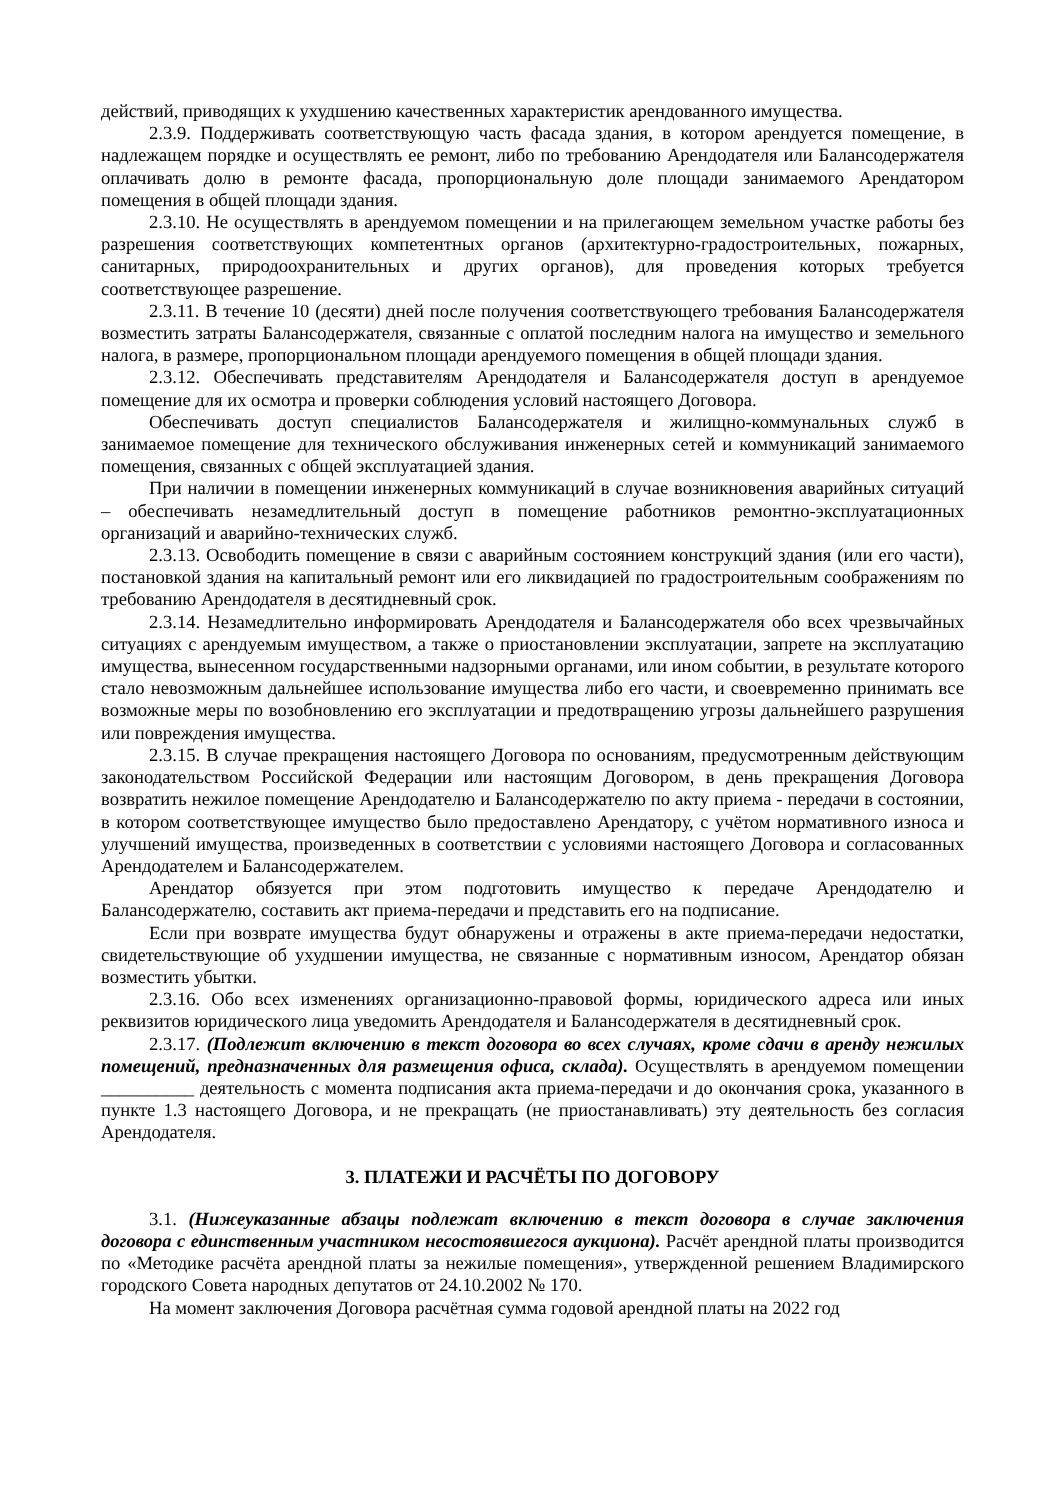действий, приводящих к ухудшению качественных характеристик арендованного имущества.
2.3.9. Поддерживать соответствующую часть фасада здания, в котором арендуется помещение, в надлежащем порядке и осуществлять ее ремонт, либо по требованию Арендодателя или Балансодержателя оплачивать долю в ремонте фасада, пропорциональную доле площади занимаемого Арендатором помещения в общей площади здания.
2.3.10. Не осуществлять в арендуемом помещении и на прилегающем земельном участке работы без разрешения соответствующих компетентных органов (архитектурно-градостроительных, пожарных, санитарных, природоохранительных и других органов), для проведения которых требуется соответствующее разрешение.
2.3.11. В течение 10 (десяти) дней после получения соответствующего требования Балансодержателя возместить затраты Балансодержателя, связанные с оплатой последним налога на имущество и земельного налога, в размере, пропорциональном площади арендуемого помещения в общей площади здания.
2.3.12. Обеспечивать представителям Арендодателя и Балансодержателя доступ в арендуемое помещение для их осмотра и проверки соблюдения условий настоящего Договора.
Обеспечивать доступ специалистов Балансодержателя и жилищно-коммунальных служб в занимаемое помещение для технического обслуживания инженерных сетей и коммуникаций занимаемого помещения, связанных с общей эксплуатацией здания.
При наличии в помещении инженерных коммуникаций в случае возникновения аварийных ситуаций – обеспечивать незамедлительный доступ в помещение работников ремонтно-эксплуатационных организаций и аварийно-технических служб.
2.3.13. Освободить помещение в связи с аварийным состоянием конструкций здания (или его части), постановкой здания на капитальный ремонт или его ликвидацией по градостроительным соображениям по требованию Арендодателя в десятидневный срок.
2.3.14. Незамедлительно информировать Арендодателя и Балансодержателя обо всех чрезвычайных ситуациях с арендуемым имуществом, а также о приостановлении эксплуатации, запрете на эксплуатацию имущества, вынесенном государственными надзорными органами, или ином событии, в результате которого стало невозможным дальнейшее использование имущества либо его части, и своевременно принимать все возможные меры по возобновлению его эксплуатации и предотвращению угрозы дальнейшего разрушения или повреждения имущества.
2.3.15. В случае прекращения настоящего Договора по основаниям, предусмотренным действующим законодательством Российской Федерации или настоящим Договором, в день прекращения Договора возвратить нежилое помещение Арендодателю и Балансодержателю по акту приема - передачи в состоянии, в котором соответствующее имущество было предоставлено Арендатору, с учётом нормативного износа и улучшений имущества, произведенных в соответствии с условиями настоящего Договора и согласованных Арендодателем и Балансодержателем.
Арендатор обязуется при этом подготовить имущество к передаче Арендодателю и Балансодержателю, составить акт приема-передачи и представить его на подписание.
Если при возврате имущества будут обнаружены и отражены в акте приема-передачи недостатки, свидетельствующие об ухудшении имущества, не связанные с нормативным износом, Арендатор обязан возместить убытки.
2.3.16. Обо всех изменениях организационно-правовой формы, юридического адреса или иных реквизитов юридического лица уведомить Арендодателя и Балансодержателя в десятидневный срок.
2.3.17. (Подлежит включению в текст договора во всех случаях, кроме сдачи в аренду нежилых помещений, предназначенных для размещения офиса, склада). Осуществлять в арендуемом помещении __________ деятельность с момента подписания акта приема-передачи и до окончания срока, указанного в пункте 1.3 настоящего Договора, и не прекращать (не приостанавливать) эту деятельность без согласия Арендодателя.
3. ПЛАТЕЖИ И РАСЧЁТЫ ПО ДОГОВОРУ
3.1. (Нижеуказанные абзацы подлежат включению в текст договора в случае заключения договора с единственным участником несостоявшегося аукциона). Расчёт арендной платы производится по «Методике расчёта арендной платы за нежилые помещения», утвержденной решением Владимирского городского Совета народных депутатов от 24.10.2002 № 170.
На момент заключения Договора расчётная сумма годовой арендной платы на 2022 год